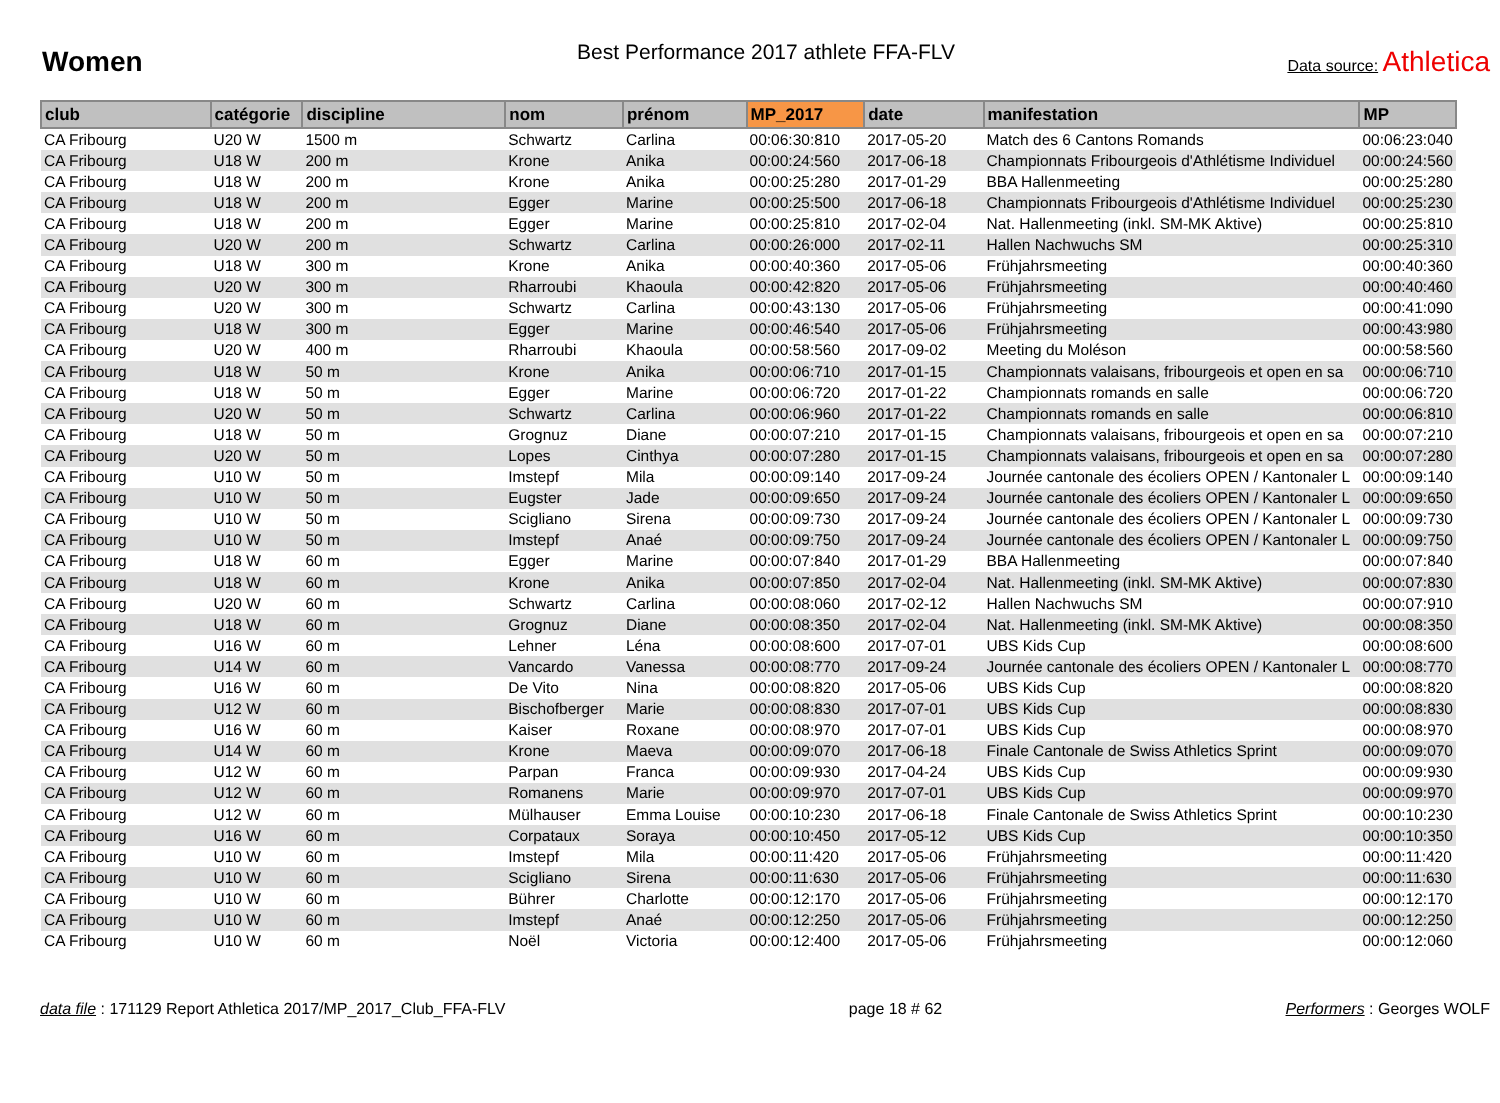Women
Best Performance 2017 athlete FFA-FLV
Data source: Athletica
| club | catégorie | discipline | nom | prénom | MP_2017 | date | manifestation | MP |
| --- | --- | --- | --- | --- | --- | --- | --- | --- |
| CA Fribourg | U20 W | 1500 m | Schwartz | Carlina | 00:06:30:810 | 2017-05-20 | Match des 6 Cantons Romands | 00:06:23:040 |
| CA Fribourg | U18 W | 200 m | Krone | Anika | 00:00:24:560 | 2017-06-18 | Championnats Fribourgeois d'Athlétisme Individuel | 00:00:24:560 |
| CA Fribourg | U18 W | 200 m | Krone | Anika | 00:00:25:280 | 2017-01-29 | BBA Hallenmeeting | 00:00:25:280 |
| CA Fribourg | U18 W | 200 m | Egger | Marine | 00:00:25:500 | 2017-06-18 | Championnats Fribourgeois d'Athlétisme Individuel | 00:00:25:230 |
| CA Fribourg | U18 W | 200 m | Egger | Marine | 00:00:25:810 | 2017-02-04 | Nat. Hallenmeeting (inkl. SM-MK Aktive) | 00:00:25:810 |
| CA Fribourg | U20 W | 200 m | Schwartz | Carlina | 00:00:26:000 | 2017-02-11 | Hallen Nachwuchs SM | 00:00:25:310 |
| CA Fribourg | U18 W | 300 m | Krone | Anika | 00:00:40:360 | 2017-05-06 | Frühjahrsmeeting | 00:00:40:360 |
| CA Fribourg | U20 W | 300 m | Rharroubi | Khaoula | 00:00:42:820 | 2017-05-06 | Frühjahrsmeeting | 00:00:40:460 |
| CA Fribourg | U20 W | 300 m | Schwartz | Carlina | 00:00:43:130 | 2017-05-06 | Frühjahrsmeeting | 00:00:41:090 |
| CA Fribourg | U18 W | 300 m | Egger | Marine | 00:00:46:540 | 2017-05-06 | Frühjahrsmeeting | 00:00:43:980 |
| CA Fribourg | U20 W | 400 m | Rharroubi | Khaoula | 00:00:58:560 | 2017-09-02 | Meeting du Moléson | 00:00:58:560 |
| CA Fribourg | U18 W | 50 m | Krone | Anika | 00:00:06:710 | 2017-01-15 | Championnats valaisans, fribourgeois et open en sa | 00:00:06:710 |
| CA Fribourg | U18 W | 50 m | Egger | Marine | 00:00:06:720 | 2017-01-22 | Championnats romands en salle | 00:00:06:720 |
| CA Fribourg | U20 W | 50 m | Schwartz | Carlina | 00:00:06:960 | 2017-01-22 | Championnats romands en salle | 00:00:06:810 |
| CA Fribourg | U18 W | 50 m | Grognuz | Diane | 00:00:07:210 | 2017-01-15 | Championnats valaisans, fribourgeois et open en sa | 00:00:07:210 |
| CA Fribourg | U20 W | 50 m | Lopes | Cinthya | 00:00:07:280 | 2017-01-15 | Championnats valaisans, fribourgeois et open en sa | 00:00:07:280 |
| CA Fribourg | U10 W | 50 m | Imstepf | Mila | 00:00:09:140 | 2017-09-24 | Journée cantonale des écoliers OPEN / Kantonaler L | 00:00:09:140 |
| CA Fribourg | U10 W | 50 m | Eugster | Jade | 00:00:09:650 | 2017-09-24 | Journée cantonale des écoliers OPEN / Kantonaler L | 00:00:09:650 |
| CA Fribourg | U10 W | 50 m | Scigliano | Sirena | 00:00:09:730 | 2017-09-24 | Journée cantonale des écoliers OPEN / Kantonaler L | 00:00:09:730 |
| CA Fribourg | U10 W | 50 m | Imstepf | Anaé | 00:00:09:750 | 2017-09-24 | Journée cantonale des écoliers OPEN / Kantonaler L | 00:00:09:750 |
| CA Fribourg | U18 W | 60 m | Egger | Marine | 00:00:07:840 | 2017-01-29 | BBA Hallenmeeting | 00:00:07:840 |
| CA Fribourg | U18 W | 60 m | Krone | Anika | 00:00:07:850 | 2017-02-04 | Nat. Hallenmeeting (inkl. SM-MK Aktive) | 00:00:07:830 |
| CA Fribourg | U20 W | 60 m | Schwartz | Carlina | 00:00:08:060 | 2017-02-12 | Hallen Nachwuchs SM | 00:00:07:910 |
| CA Fribourg | U18 W | 60 m | Grognuz | Diane | 00:00:08:350 | 2017-02-04 | Nat. Hallenmeeting (inkl. SM-MK Aktive) | 00:00:08:350 |
| CA Fribourg | U16 W | 60 m | Lehner | Léna | 00:00:08:600 | 2017-07-01 | UBS Kids Cup | 00:00:08:600 |
| CA Fribourg | U14 W | 60 m | Vancardo | Vanessa | 00:00:08:770 | 2017-09-24 | Journée cantonale des écoliers OPEN / Kantonaler L | 00:00:08:770 |
| CA Fribourg | U16 W | 60 m | De Vito | Nina | 00:00:08:820 | 2017-05-06 | UBS Kids Cup | 00:00:08:820 |
| CA Fribourg | U12 W | 60 m | Bischofberger | Marie | 00:00:08:830 | 2017-07-01 | UBS Kids Cup | 00:00:08:830 |
| CA Fribourg | U16 W | 60 m | Kaiser | Roxane | 00:00:08:970 | 2017-07-01 | UBS Kids Cup | 00:00:08:970 |
| CA Fribourg | U14 W | 60 m | Krone | Maeva | 00:00:09:070 | 2017-06-18 | Finale Cantonale de Swiss Athletics Sprint | 00:00:09:070 |
| CA Fribourg | U12 W | 60 m | Parpan | Franca | 00:00:09:930 | 2017-04-24 | UBS Kids Cup | 00:00:09:930 |
| CA Fribourg | U12 W | 60 m | Romanens | Marie | 00:00:09:970 | 2017-07-01 | UBS Kids Cup | 00:00:09:970 |
| CA Fribourg | U12 W | 60 m | Mülhauser | Emma Louise | 00:00:10:230 | 2017-06-18 | Finale Cantonale de Swiss Athletics Sprint | 00:00:10:230 |
| CA Fribourg | U16 W | 60 m | Corpataux | Soraya | 00:00:10:450 | 2017-05-12 | UBS Kids Cup | 00:00:10:350 |
| CA Fribourg | U10 W | 60 m | Imstepf | Mila | 00:00:11:420 | 2017-05-06 | Frühjahrsmeeting | 00:00:11:420 |
| CA Fribourg | U10 W | 60 m | Scigliano | Sirena | 00:00:11:630 | 2017-05-06 | Frühjahrsmeeting | 00:00:11:630 |
| CA Fribourg | U10 W | 60 m | Bührer | Charlotte | 00:00:12:170 | 2017-05-06 | Frühjahrsmeeting | 00:00:12:170 |
| CA Fribourg | U10 W | 60 m | Imstepf | Anaé | 00:00:12:250 | 2017-05-06 | Frühjahrsmeeting | 00:00:12:250 |
| CA Fribourg | U10 W | 60 m | Noël | Victoria | 00:00:12:400 | 2017-05-06 | Frühjahrsmeeting | 00:00:12:060 |
data file : 171129 Report Athletica 2017/MP_2017_Club_FFA-FLV
page 18 # 62 Performers : Georges WOLF